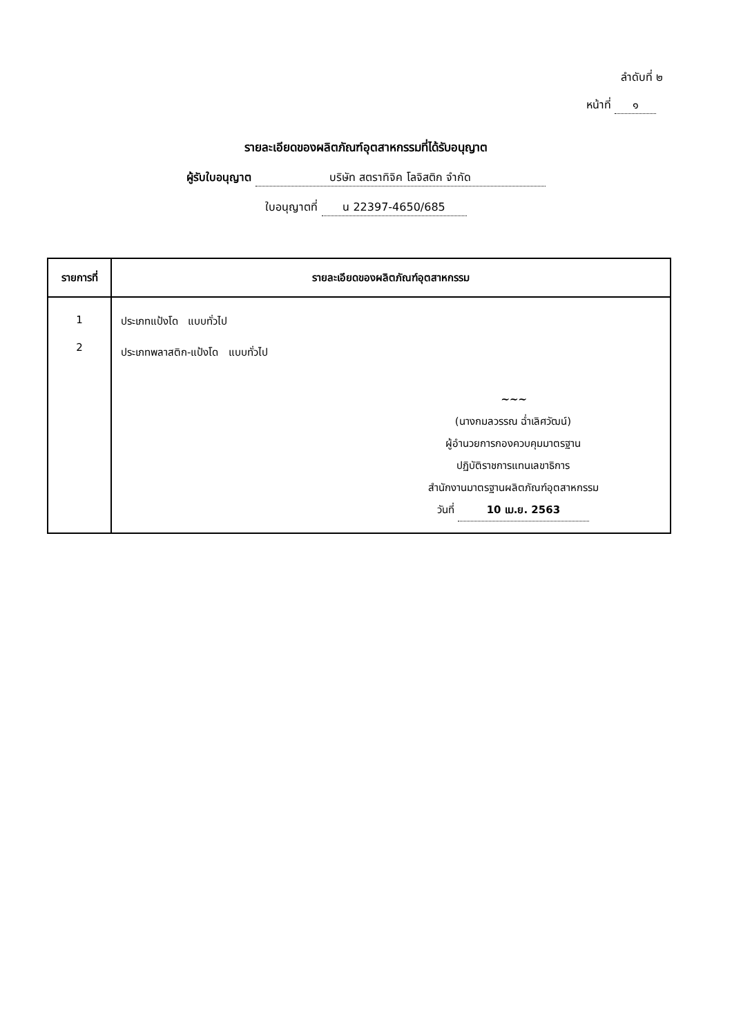ลำดับที่ ๒
หน้าที่ ๑
รายละเอียดของผลิตภัณฑ์อุตสาหกรรมที่ได้รับอนุญาต
ผู้รับใบอนุญาต บริษัท สตราทิจิค โลจิสติก จำกัด
ใบอนุญาตที่ น 22397-4650/685
| รายการที่ | รายละเอียดของผลิตภัณฑ์อุตสาหกรรม |
| --- | --- |
| 1 2 | ประเภทแป้งโด แบบทั่วไป ประเภทพลาสติก-แป้งโด แบบทั่วไป ~~~ (นางกมลวรรณ ฉ่ำเลิศวัฒน์) ผู้อำนวยการกองควบคุมมาตรฐาน ปฏิบัติราชการแทนเลขาธิการ สำนักงานมาตรฐานผลิตภัณฑ์อุตสาหกรรม วันที่ 10 เม.ย. 2563 |